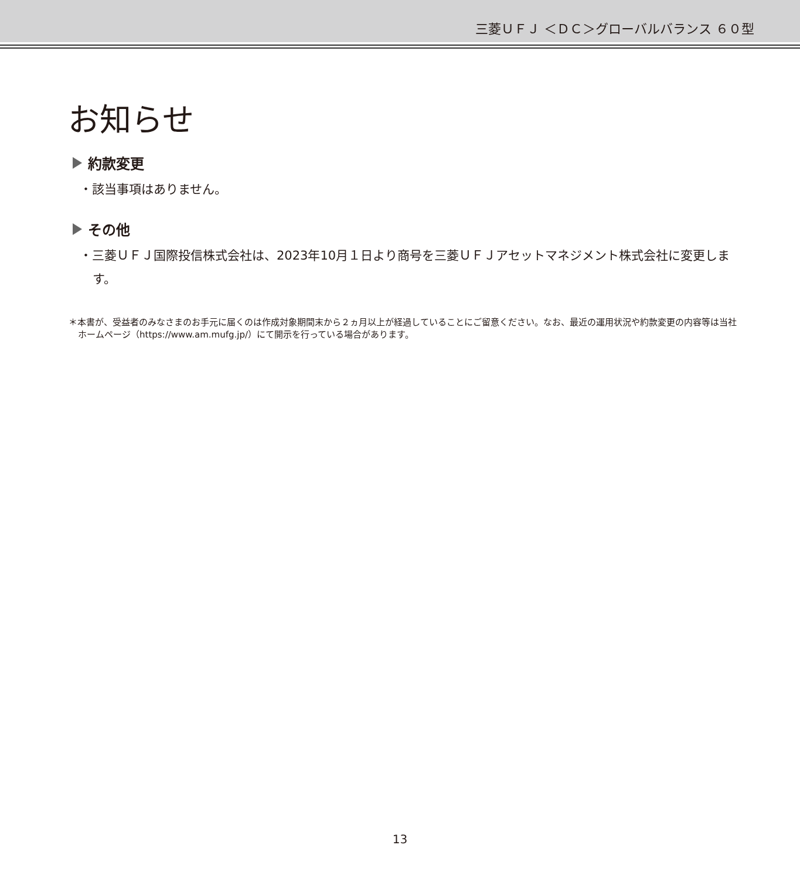三菱ＵＦＪ ＜ＤＣ＞グローバルバランス ６０型
お知らせ
約款変更
・該当事項はありません。
その他
・三菱ＵＦＪ国際投信株式会社は、2023年10月１日より商号を三菱ＵＦＪアセットマネジメント株式会社に変更します。
＊本書が、受益者のみなさまのお手元に届くのは作成対象期間末から２ヵ月以上が経過していることにご留意ください。なお、最近の運用状況や約款変更の内容等は当社ホームページ（https://www.am.mufg.jp/）にて開示を行っている場合があります。
13